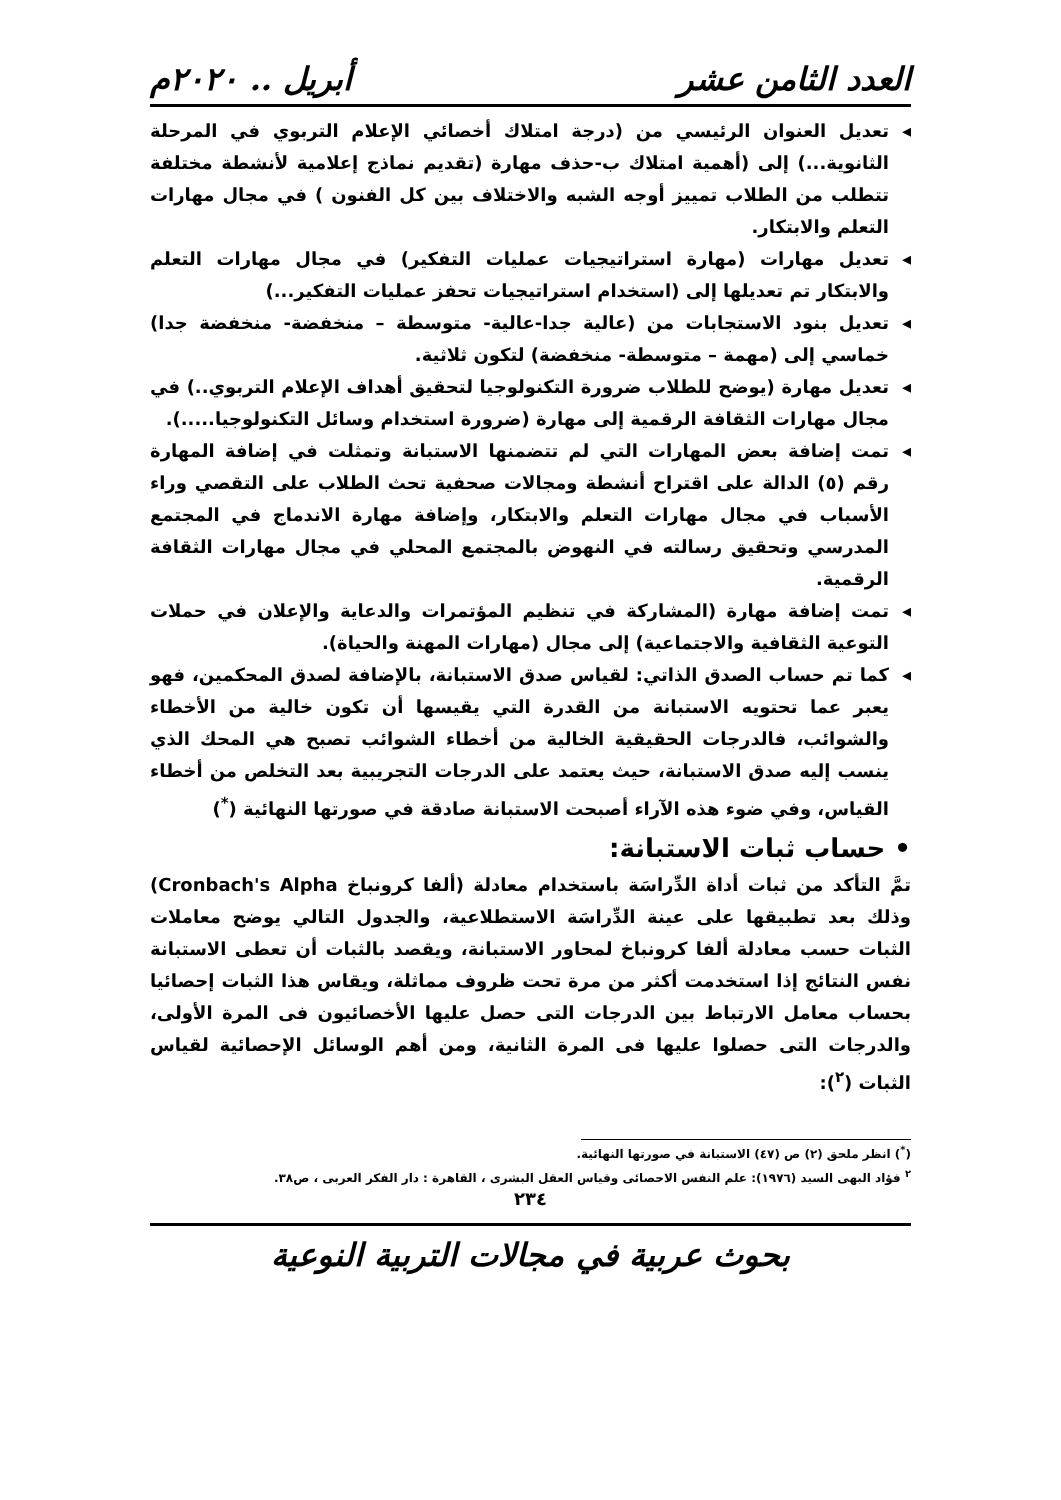العدد الثامن عشر أبريل .. ٢٠٢٠م
◂ تعديل العنوان الرئيسي من (درجة امتلاك أخصائي الإعلام التربوي في المرحلة الثانوية...) إلى (أهمية امتلاك ب-حذف مهارة (تقديم نماذج إعلامية لأنشطة مختلفة تتطلب من الطلاب تمييز أوجه الشبه والاختلاف بين كل الفنون ) في مجال مهارات التعلم والابتكار.
◂ تعديل مهارات (مهارة استراتيجيات عمليات التفكير) في مجال مهارات التعلم والابتكار تم تعديلها إلى (استخدام استراتيجيات تحفز عمليات التفكير...)
◂ تعديل بنود الاستجابات من (عالية جدا-عالية- متوسطة – منخفضة- منخفضة جدا) خماسي إلى (مهمة – متوسطة- منخفضة) لتكون ثلاثية.
◂ تعديل مهارة (يوضح للطلاب ضرورة التكنولوجيا لتحقيق أهداف الإعلام التربوي..) في مجال مهارات الثقافة الرقمية إلى مهارة (ضرورة استخدام وسائل التكنولوجيا.....).
◂ تمت إضافة بعض المهارات التي لم تتضمنها الاستبانة وتمثلت في إضافة المهارة رقم (٥) الدالة على اقتراح أنشطة ومجالات صحفية تحث الطلاب على التقصي وراء الأسباب في مجال مهارات التعلم والابتكار، وإضافة مهارة الاندماج في المجتمع المدرسي وتحقيق رسالته في النهوض بالمجتمع المحلي في مجال مهارات الثقافة الرقمية.
◂ تمت إضافة مهارة (المشاركة في تنظيم المؤتمرات والدعاية والإعلان في حملات التوعية الثقافية والاجتماعية) إلى مجال (مهارات المهنة والحياة).
◂ كما تم حساب الصدق الذاتي: لقياس صدق الاستبانة، بالإضافة لصدق المحكمين، فهو يعبر عما تحتويه الاستبانة من القدرة التي يقيسها أن تكون خالية من الأخطاء والشوائب، فالدرجات الحقيقية الخالية من أخطاء الشوائب تصبح هي المحك الذي ينسب إليه صدق الاستبانة، حيث يعتمد على الدرجات التجريبية بعد التخلص من أخطاء القياس، وفي ضوء هذه الآراء أصبحت الاستبانة صادقة في صورتها النهائية (<sup>*</sup>)
• حساب ثبات الاستبانة:
تمَّ التأكد من ثبات أداة الدِّراسَة باستخدام معادلة (ألفا كرونباخ Cronbach's Alpha) وذلك بعد تطبيقها على عينة الدِّراسَة الاستطلاعية، والجدول التالي يوضح معاملات الثبات حسب معادلة ألفا كرونباخ لمحاور الاستبانة، ويقصد بالثبات أن تعطى الاستبانة نفس النتائج إذا استخدمت أكثر من مرة تحت ظروف مماثلة، ويقاس هذا الثبات إحصائيا بحساب معامل الارتباط بين الدرجات التى حصل عليها الأخصائيون فى المرة الأولى، والدرجات التى حصلوا عليها فى المرة الثانية، ومن أهم الوسائل الإحصائية لقياس الثبات (<sup>٢</sup>):
(<sup>*</sup>) انظر ملحق (٢) ص (٤٧) الاستبانة في صورتها النهائية.
<sup>٢</sup> فؤاد البهى السيد (١٩٧٦): علم النفس الاحصائى وقياس العقل البشرى ، القاهرة : دار الفكر العربى ، ص٣٨.
٢٣٤
بحوث عربية في مجالات التربية النوعية